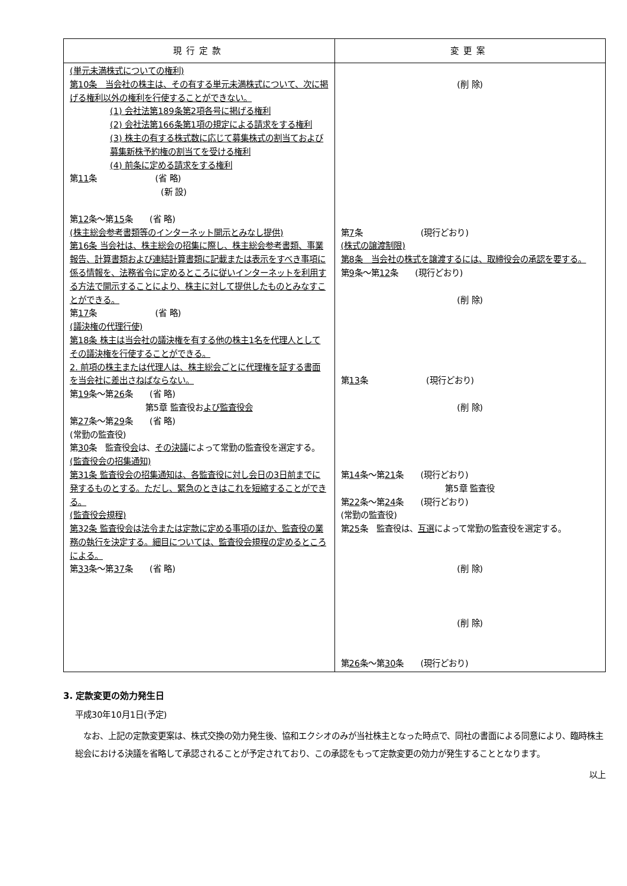| 現行定款 | 変更案 |
| --- | --- |
| (単元未満株式についての権利) 第10条 当会社の株主は、その有する単元未満株式について、次に掲げる権利以外の権利を行使することができない。 (1) 会社法第189条第2項各号に掲げる権利 (2) 会社法第166条第1項の規定による請求をする権利 (3) 株主の有する株式数に応じて募集株式の割当ておよび募集新株予約権の割当てを受ける権利 (4) 前条に定める請求をする権利 第 11 条 (省 略) (新 設) 第 12 条～第 15 条 (省 略) (株主総会参考書類等のインターネット開示とみなし提供) 第16条 当会社は、株主総会の招集に際し、株主総会参考書類、事業報告、計算書類および連結計算書類に記載または表示をすべき事項に係る情報を、法務省令に定めるところに従いインターネットを利用する方法で開示することにより、株主に対して提供したものとみなすことができる。 第 17 条 (省 略) (議決権の代理行使) 第18条 株主は当会社の議決権を有する他の株主1名を代理人としてその議決権を行使することができる。 2. 前項の株主または代理人は、株主総会ごとに代理権を証する書面を当会社に差出さねばならない。 第 19 条～第 26 条 (省 略) 第5章 監査役お よび監査役会 第 27 条～第 29 条 (省 略) (常勤の監査役) 第 30 条 監査役 会 は、 その決議 によって常勤の監査役を選定する。 (監査役会の招集通知) 第31条 監査役会の招集通知は、各監査役に対し会日の3日前までに発するものとする。ただし、緊急のときはこれを短縮することができる。 (監査役会規程) 第32条 監査役会は法令または定款に定める事項のほか、監査役の業務の執行を決定する。細目については、監査役会規程の定めるところによる。 第 33 条～第 37 条 (省 略) | (削 除) 第 7 条 (現行どおり) (株式の譲渡制限) 第8条 当会社の株式を譲渡するには、取締役会の承認を要する。 第 9 条～第 12 条 (現行どおり) (削 除) 第 13 条 (現行どおり) (削 除) 第 14 条～第 21 条 (現行どおり) 第5章 監査役 第 22 条～第 24 条 (現行どおり) (常勤の監査役) 第 25 条 監査役は、 互選 によって常勤の監査役を選定する。 (削 除) (削 除) 第 26 条～第 30 条 (現行どおり) |
3. 定款変更の効力発生日
平成30年10月1日(予定)
　なお、上記の定款変更案は、株式交換の効力発生後、協和エクシオのみが当社株主となった時点で、同社の書面による同意により、臨時株主総会における決議を省略して承認されることが予定されており、この承認をもって定款変更の効力が発生することとなります。
以上